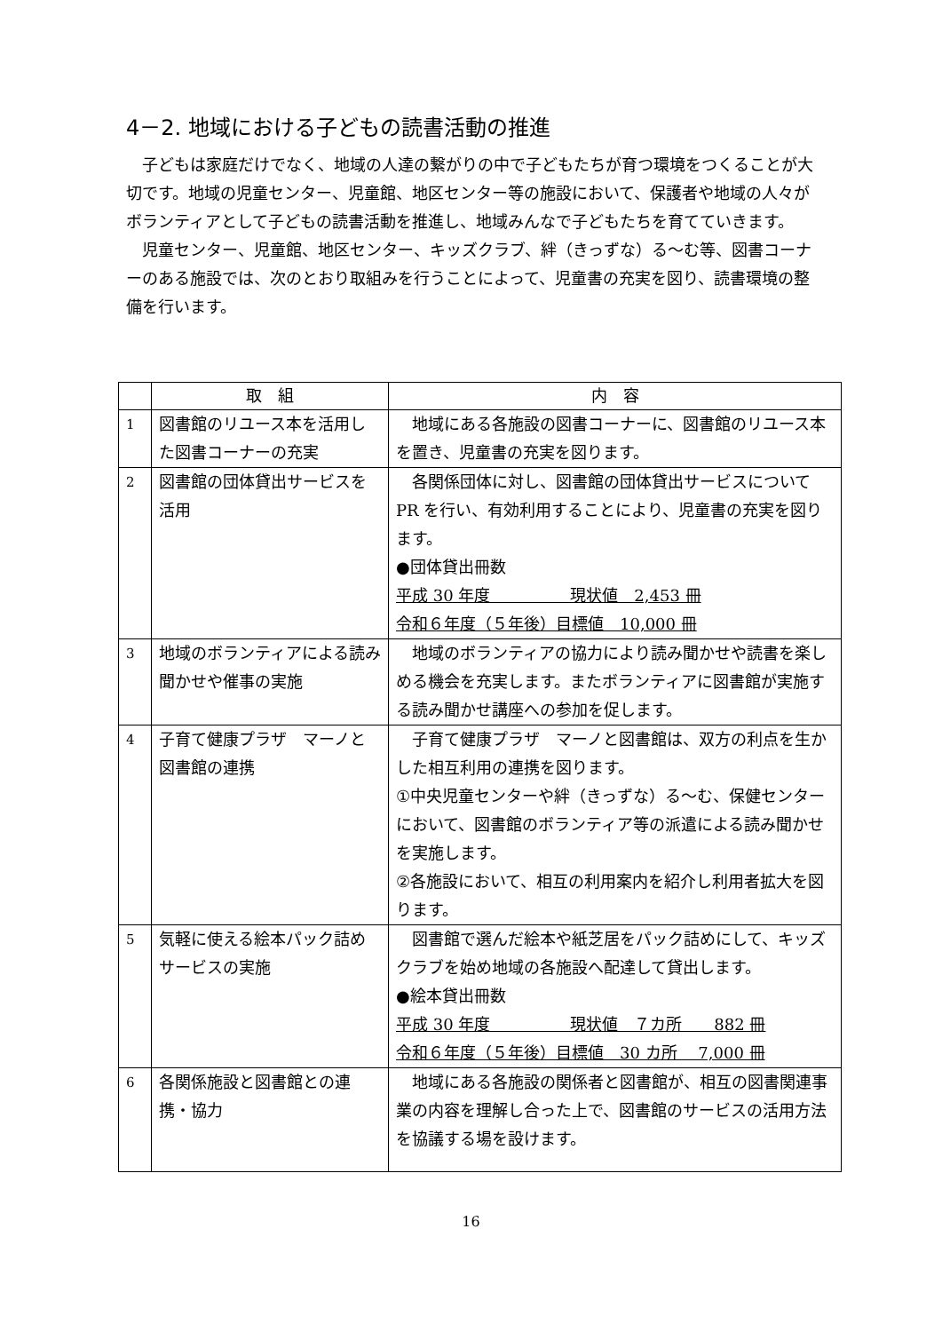4－2. 地域における子どもの読書活動の推進
子どもは家庭だけでなく、地域の人達の繋がりの中で子どもたちが育つ環境をつくることが大切です。地域の児童センター、児童館、地区センター等の施設において、保護者や地域の人々がボランティアとして子どもの読書活動を推進し、地域みんなで子どもたちを育てていきます。
児童センター、児童館、地区センター、キッズクラブ、絆（きっずな）る～む等、図書コーナーのある施設では、次のとおり取組みを行うことによって、児童書の充実を図り、読書環境の整備を行います。
| | 取 組 | 内 容 |
| --- | --- | --- |
| 1 | 図書館のリユース本を活用した図書コーナーの充実 | 地域にある各施設の図書コーナーに、図書館のリユース本を置き、児童書の充実を図ります。 |
| 2 | 図書館の団体貸出サービスを活用 | 各関係団体に対し、図書館の団体貸出サービスについて PR を行い、有効利用することにより、児童書の充実を図ります。 ●団体貸出冊数 平成 30 年度 現状値 2,453 冊 令和６年度（５年後）目標値 10,000 冊 |
| 3 | 地域のボランティアによる読み聞かせや催事の実施 | 地域のボランティアの協力により読み聞かせや読書を楽しめる機会を充実します。またボランティアに図書館が実施する読み聞かせ講座への参加を促します。 |
| 4 | 子育て健康プラザ マーノと図書館の連携 | 子育て健康プラザ マーノと図書館は、双方の利点を生かした相互利用の連携を図ります。 ①中央児童センターや絆（きっずな）る～む、保健センターにおいて、図書館のボランティア等の派遣による読み聞かせを実施します。 ②各施設において、相互の利用案内を紹介し利用者拡大を図ります。 |
| 5 | 気軽に使える絵本パック詰めサービスの実施 | 図書館で選んだ絵本や紙芝居をパック詰めにして、キッズクラブを始め地域の各施設へ配達して貸出します。 ●絵本貸出冊数 平成 30 年度 現状値 ７カ所 882 冊 令和６年度（５年後）目標値 30 カ所 7,000 冊 |
| 6 | 各関係施設と図書館との連携・協力 | 地域にある各施設の関係者と図書館が、相互の図書関連事業の内容を理解し合った上で、図書館のサービスの活用方法を協議する場を設けます。 |
16